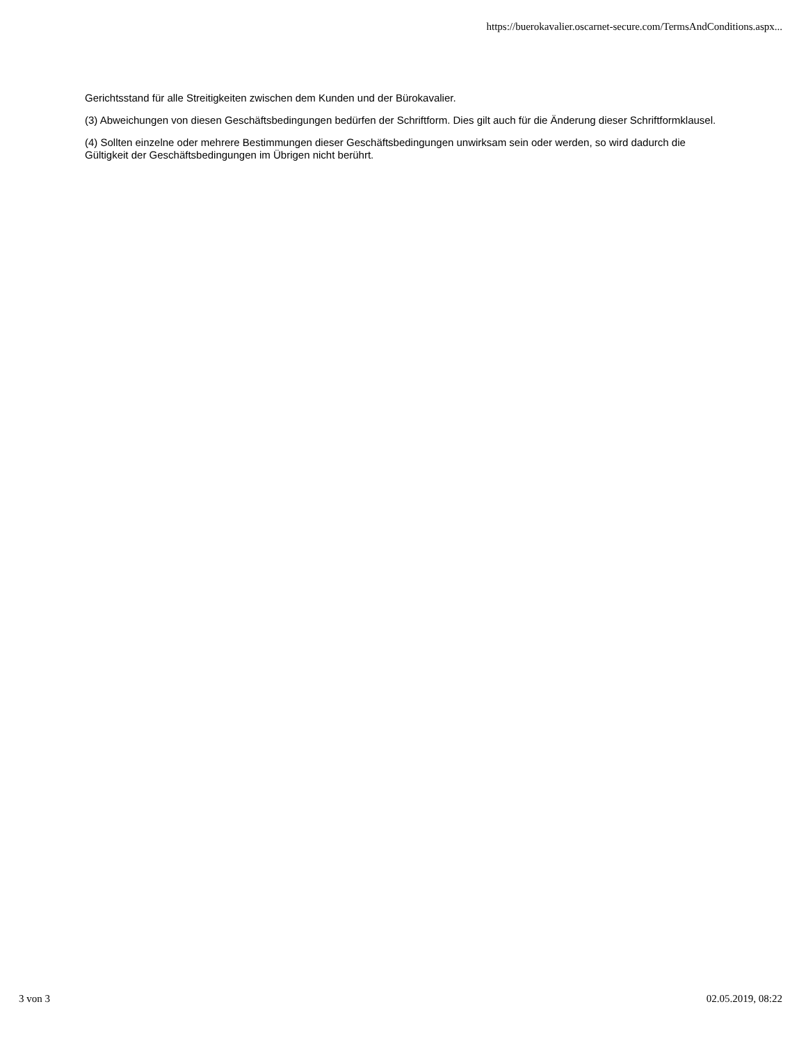https://buerokavalier.oscarnet-secure.com/TermsAndConditions.aspx...
Gerichtsstand für alle Streitigkeiten zwischen dem Kunden und der Bürokavalier.
(3) Abweichungen von diesen Geschäftsbedingungen bedürfen der Schriftform. Dies gilt auch für die Änderung dieser Schriftformklausel.
(4) Sollten einzelne oder mehrere Bestimmungen dieser Geschäftsbedingungen unwirksam sein oder werden, so wird dadurch die Gültigkeit der Geschäftsbedingungen im Übrigen nicht berührt.
3 von 3 02.05.2019, 08:22